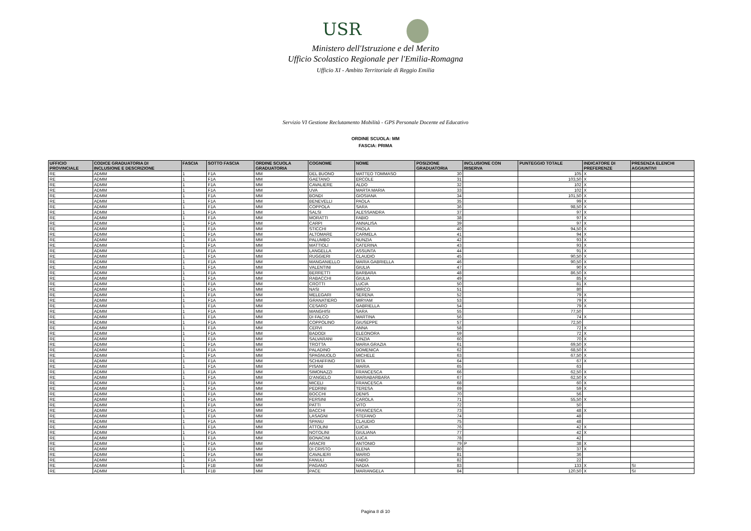USR
Ministero dell'Istruzione e del Merito
Ufficio Scolastico Regionale per l'Emilia-Romagna
Ufficio XI - Ambito Territoriale di Reggio Emilia
Servizio VI Gestione Reclutamento Mobilità - GPS Personale Docente ed Educativo
ORDINE SCUOLA: MM
FASCIA: PRIMA
| UFFICIO PROVINCIALE | CODICE GRADUATORIA DI INCLUSIONE E DESCRIZIONE | FASCIA | SOTTO FASCIA | ORDINE SCUOLA GRADUATORIA | COGNOME | NOME | POSIZIONE GRADUATORIA | INCLUSIONE CON RISERVA | PUNTEGGIO TOTALE | INDICATORE DI PREFERENZE | PRESENZA ELENCHI AGGIUNTIVI |
| --- | --- | --- | --- | --- | --- | --- | --- | --- | --- | --- | --- |
| RE | ADMM | 1 | F1A | MM | DEL BUONO | MATTEO TOMMASO | 30 | | 105 | X | |
| RE | ADMM | 1 | F1A | MM | GAETANO | ERCOLE | 31 | | 103,50 | X | |
| RE | ADMM | 1 | F1A | MM | CAVALIERE | ALDO | 32 | | 102 | X | |
| RE | ADMM | 1 | F1A | MM | UVA | MARTA MARIA | 33 | | 102 | X | |
| RE | ADMM | 1 | F1A | MM | BONDI | GIOSIANA | 34 | | 101,50 | X | |
| RE | ADMM | 1 | F1A | MM | BENEVELLI | PAOLA | 35 | | 99 | X | |
| RE | ADMM | 1 | F1A | MM | COPPOLA | SARA | 36 | | 98,50 | X | |
| RE | ADMM | 1 | F1A | MM | SALSI | ALESSANDRA | 37 | | 97 | X | |
| RE | ADMM | 1 | F1A | MM | MORATTI | FABIO | 38 | | 97 | X | |
| RE | ADMM | 1 | F1A | MM | CARPI | ANNALISA | 39 | | 97 | X | |
| RE | ADMM | 1 | F1A | MM | STICCHI | PAOLA | 40 | | 94,50 | X | |
| RE | ADMM | 1 | F1A | MM | ALTOMARE | CARMELA | 41 | | 94 | X | |
| RE | ADMM | 1 | F1A | MM | PALUMBO | NUNZIA | 42 | | 93 | X | |
| RE | ADMM | 1 | F1A | MM | MATTIOLI | CATERINA | 43 | | 93 | X | |
| RE | ADMM | 1 | F1A | MM | LANGELLA | ASSUNTA | 44 | | 91 | X | |
| RE | ADMM | 1 | F1A | MM | RUGGIERI | CLAUDIO | 45 | | 90,50 | X | |
| RE | ADMM | 1 | F1A | MM | MANGANIELLO | MARIA GABRIELLA | 46 | | 90,50 | X | |
| RE | ADMM | 1 | F1A | MM | VALENTINI | GIULIA | 47 | | 90 | X | |
| RE | ADMM | 1 | F1A | MM | BERRETTI | BARBARA | 48 | | 86,50 | X | |
| RE | ADMM | 1 | F1A | MM | RABACCHI | GIULIA | 49 | | 85 | X | |
| RE | ADMM | 1 | F1A | MM | CROTTI | LUCIA | 50 | | 81 | X | |
| RE | ADMM | 1 | F1A | MM | NASI | MIRCO | 51 | | 80 | | |
| RE | ADMM | 1 | F1A | MM | MELEGARI | SERENA | 52 | | 79 | X | |
| RE | ADMM | 1 | F1A | MM | GRANATIERO | MIRYAM | 53 | | 79 | X | |
| RE | ADMM | 1 | F1A | MM | CESARO | GABRIELLA | 54 | | 79 | X | |
| RE | ADMM | 1 | F1A | MM | MANGHISI | SARA | 55 | | 77,50 | | |
| RE | ADMM | 1 | F1A | MM | DI FALCO | MARTINA | 56 | | 74 | X | |
| RE | ADMM | 1 | F1A | MM | COPPOLINO | GIUSEPPE | 57 | | 72,50 | | |
| RE | ADMM | 1 | F1A | MM | CERVI | ANNA | 58 | | 72 | X | |
| RE | ADMM | 1 | F1A | MM | BADODI | ELEONORA | 59 | | 72 | X | |
| RE | ADMM | 1 | F1A | MM | SALVARANI | CINZIA | 60 | | 70 | X | |
| RE | ADMM | 1 | F1A | MM | TROTTA | MARIA GRAZIA | 61 | | 69,50 | X | |
| RE | ADMM | 1 | F1A | MM | PALADINO | DOMENICA | 62 | | 68,50 | X | |
| RE | ADMM | 1 | F1A | MM | SPAGNUOLO | MICHELE | 63 | | 67,50 | X | |
| RE | ADMM | 1 | F1A | MM | SCHIAFFINO | RITA | 64 | | 67 | X | |
| RE | ADMM | 1 | F1A | MM | PISANI | MARIA | 65 | | 63 | | |
| RE | ADMM | 1 | F1A | MM | SIMONAZZI | FRANCESCA | 66 | | 62,50 | X | |
| RE | ADMM | 1 | F1A | MM | D'ANGELO | MARIABARBARA | 67 | | 62,50 | X | |
| RE | ADMM | 1 | F1A | MM | MICELI | FRANCESCA | 68 | | 60 | X | |
| RE | ADMM | 1 | F1A | MM | PEDRINI | TERESA | 69 | | 59 | X | |
| RE | ADMM | 1 | F1A | MM | BOCCHI | DENIS | 70 | | 56 | | |
| RE | ADMM | 1 | F1A | MM | FERSINI | CAROLA | 71 | | 55,50 | X | |
| RE | ADMM | 1 | F1A | MM | PATTI | VITO | 72 | | 50 | | |
| RE | ADMM | 1 | F1A | MM | BACCHI | FRANCESCA | 73 | | 48 | X | |
| RE | ADMM | 1 | F1A | MM | LASAGNI | STEFANO | 74 | | 48 | | |
| RE | ADMM | 1 | F1A | MM | SPANU | CLAUDIO | 75 | | 48 | | |
| RE | ADMM | 1 | F1A | MM | ATTOLINI | LUCIA | 76 | | 42 | X | |
| RE | ADMM | 1 | F1A | MM | NOTOLINI | GIULIANA | 77 | | 42 | X | |
| RE | ADMM | 1 | F1A | MM | BONACINI | LUCA | 78 | | 42 | | |
| RE | ADMM | 1 | F1A | MM | ARACRI | ANTONIO | 79 | P | 38 | X | |
| RE | ADMM | 1 | F1A | MM | DI CRISTO | ELENA | 80 | | 37 | X | |
| RE | ADMM | 1 | F1A | MM | CAVALIERI | MARIO | 81 | | 36 | | |
| RE | ADMM | 1 | F1A | MM | FANULI | FABIO | 82 | | 22 | | |
| RE | ADMM | 1 | F1B | MM | PAGANO | NADIA | 83 | | 133 | X | SI |
| RE | ADMM | 1 | F1B | MM | PACE | MARIANGELA | 84 | | 120,50 | X | SI |
Pagina 8 di 10